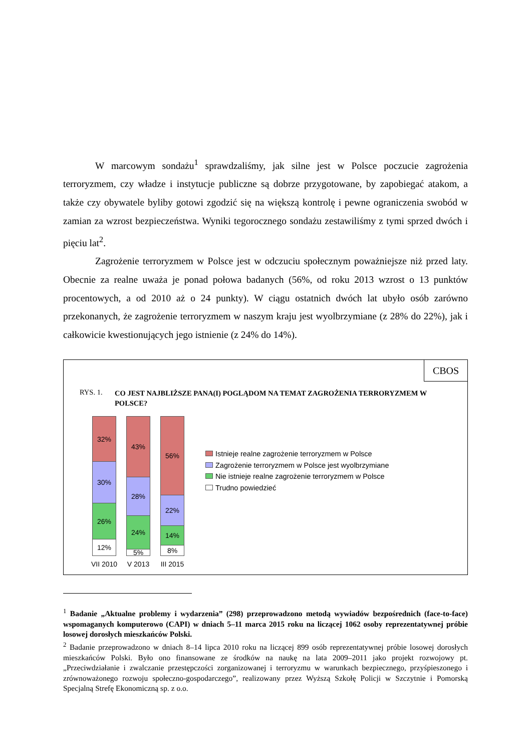W marcowym sondażu<sup>1</sup> sprawdzaliśmy, jak silne jest w Polsce poczucie zagrożenia terroryzmem, czy władze i instytucje publiczne są dobrze przygotowane, by zapobiegać atakom, a także czy obywatele byliby gotowi zgodzić się na większą kontrolę i pewne ograniczenia swobód w zamian za wzrost bezpieczeństwa. Wyniki tegorocznego sondażu zestawiliśmy z tymi sprzed dwóch i pięciu lat<sup>2</sup>.
Zagrożenie terroryzmem w Polsce jest w odczuciu społecznym poważniejsze niż przed laty. Obecnie za realne uważa je ponad połowa badanych (56%, od roku 2013 wzrost o 13 punktów procentowych, a od 2010 aż o 24 punkty). W ciągu ostatnich dwóch lat ubyło osób zarówno przekonanych, że zagrożenie terroryzmem w naszym kraju jest wyolbrzymiane (z 28% do 22%), jak i całkowicie kwestionujących jego istnienie (z 24% do 14%).
CBOS
RYS. 1.
CO JEST NAJBLIŻSZE PANA(I) POGLĄDOM NA TEMAT ZAGROŻENIA TERRORYZMEM W POLSCE?
32%
30%
26%
12%
VII 2010
43%
28%
24%
5%
V 2013
56%
22%
14%
8%
III 2015
Istnieje realne zagrożenie terroryzmem w Polsce
Zagrożenie terroryzmem w Polsce jest wyolbrzymiane
Nie istnieje realne zagrożenie terroryzmem w Polsce
Trudno powiedzieć
<sup>1</sup> Badanie „Aktualne problemy i wydarzenia” (298) przeprowadzono metodą wywiadów bezpośrednich (face-to-face) wspomaganych komputerowo (CAPI) w dniach 5–11 marca 2015 roku na liczącej 1062 osoby reprezentatywnej próbie losowej dorosłych mieszkańców Polski.
<sup>2</sup> Badanie przeprowadzono w dniach 8–14 lipca 2010 roku na liczącej 899 osób reprezentatywnej próbie losowej dorosłych mieszkańców Polski. Było ono finansowane ze środków na naukę na lata 2009–2011 jako projekt rozwojowy pt. „Przeciwdziałanie i zwalczanie przestępczości zorganizowanej i terroryzmu w warunkach bezpiecznego, przyśpieszonego i zrównoważonego rozwoju społeczno-gospodarczego”, realizowany przez Wyższą Szkołę Policji w Szczytnie i Pomorską Specjalną Strefę Ekonomiczną sp. z o.o.